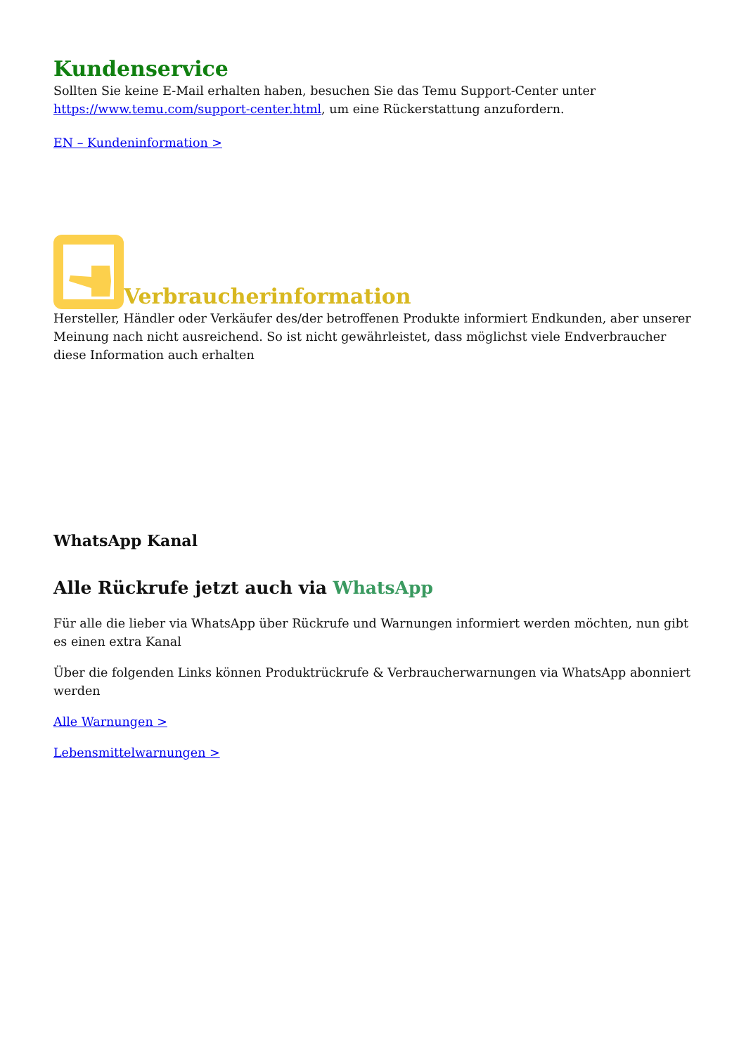Kundenservice
Sollten Sie keine E-Mail erhalten haben, besuchen Sie das Temu Support-Center unter https://www.temu.com/support-center.html, um eine Rückerstattung anzufordern.
EN – Kundeninformation >
Verbraucherinformation
Hersteller, Händler oder Verkäufer des/der betroffenen Produkte informiert Endkunden, aber unserer Meinung nach nicht ausreichend. So ist nicht gewährleistet, dass möglichst viele Endverbraucher diese Information auch erhalten
WhatsApp Kanal
Alle Rückrufe jetzt auch via WhatsApp
Für alle die lieber via WhatsApp über Rückrufe und Warnungen informiert werden möchten, nun gibt es einen extra Kanal
Über die folgenden Links können Produktrückrufe & Verbraucherwarnungen via WhatsApp abonniert werden
Alle Warnungen >
Lebensmittelwarnungen >